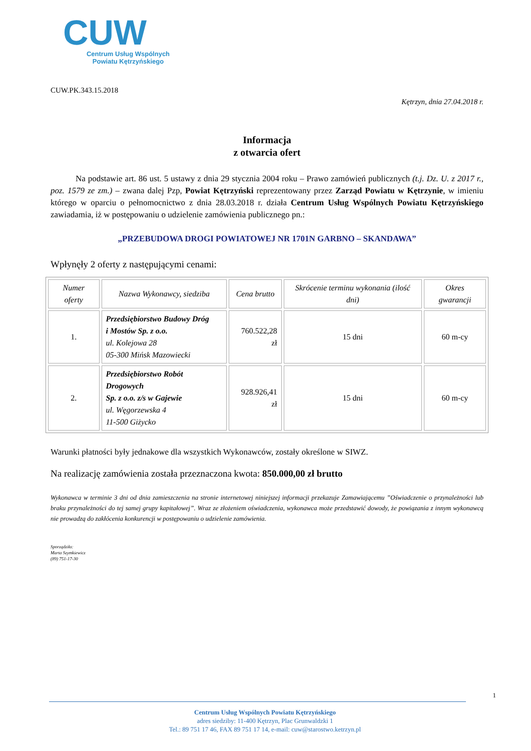CUW
Centrum Usług Wspólnych Powiatu Kętrzyńskiego
CUW.PK.343.15.2018
Kętrzyn, dnia 27.04.2018 r.
Informacja
z otwarcia ofert
Na podstawie art. 86 ust. 5 ustawy z dnia 29 stycznia 2004 roku – Prawo zamówień publicznych (t.j. Dz. U. z 2017 r., poz. 1579 ze zm.) – zwana dalej Pzp, Powiat Kętrzyński reprezentowany przez Zarząd Powiatu w Kętrzynie, w imieniu którego w oparciu o pełnomocnictwo z dnia 28.03.2018 r. działa Centrum Usług Wspólnych Powiatu Kętrzyńskiego zawiadamia, iż w postępowaniu o udzielenie zamówienia publicznego pn.:
„PRZEBUDOWA DROGI POWIATOWEJ NR 1701N GARBNO – SKANDAWA”
Wpłynęły 2 oferty z następującymi cenami:
| Numer oferty | Nazwa Wykonawcy, siedziba | Cena brutto | Skrócenie terminu wykonania (ilość dni) | Okres gwarancji |
| --- | --- | --- | --- | --- |
| 1. | Przedsiębiorstwo Budowy Dróg i Mostów Sp. z o.o. ul. Kolejowa 28 05-300 Mińsk Mazowiecki | 760.522,28 zł | 15 dni | 60 m-cy |
| 2. | Przedsiębiorstwo Robót Drogowych Sp. z o.o. z/s w Gajewie ul. Węgorzewska 4 11-500 Giżycko | 928.926,41 zł | 15 dni | 60 m-cy |
Warunki płatności były jednakowe dla wszystkich Wykonawców, zostały określone w SIWZ.
Na realizację zamówienia została przeznaczona kwota: 850.000,00 zł brutto
Wykonawca w terminie 3 dni od dnia zamieszczenia na stronie internetowej niniejszej informacji przekazuje Zamawiającemu ”Oświadczenie o przynależności lub braku przynależności do tej samej grupy kapitałowej”. Wraz ze złożeniem oświadczenia, wykonawca może przedstawić dowody, że powiązania z innym wykonawcą nie prowadzą do zakłócenia konkurencji w postępowaniu o udzielenie zamówienia.
Sporządziła:
Marta Szymkiewicz
(89) 751-17-30
1
Centrum Usług Wspólnych Powiatu Kętrzyńskiego
adres siedziby: 11-400 Kętrzyn, Plac Grunwaldzki 1
Tel.: 89 751 17 46, FAX 89 751 17 14, e-mail: cuw@starostwo.ketrzyn.pl